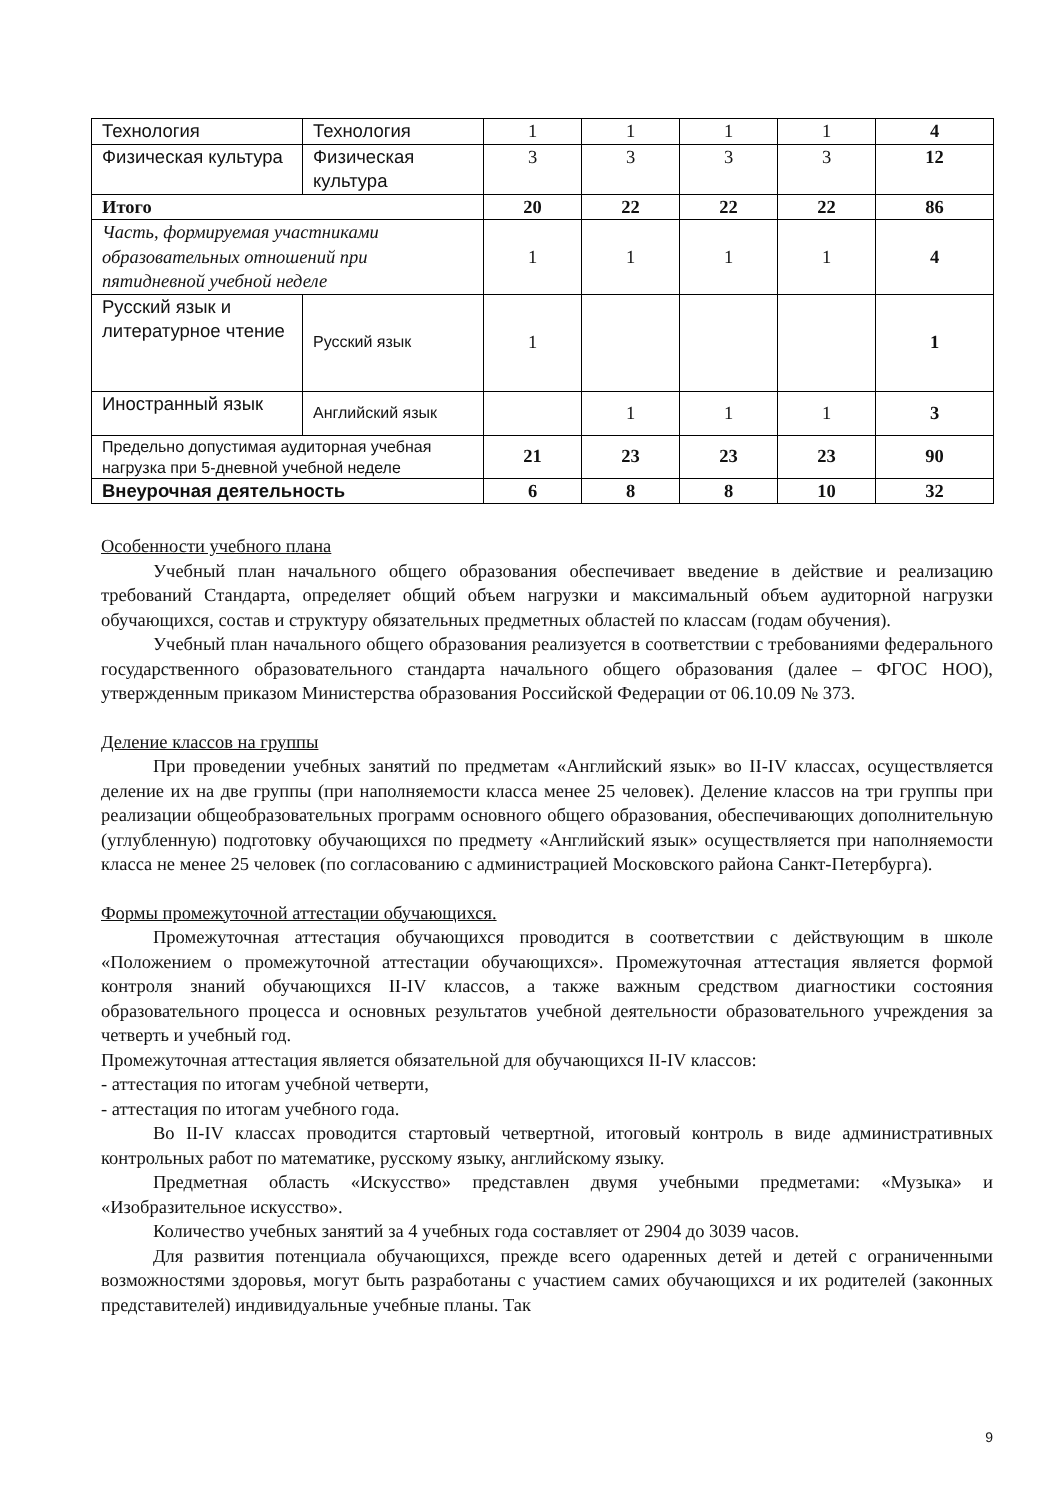| Технология | Технология | 1 | 1 | 1 | 1 | 4 |
| Физическая культура | Физическая культура | 3 | 3 | 3 | 3 | 12 |
| Итого | | 20 | 22 | 22 | 22 | 86 |
| Часть, формируемая участниками образовательных отношений при пятидневной учебной неделе | | 1 | 1 | 1 | 1 | 4 |
| Русский язык и литературное чтение | Русский язык | 1 | | | | 1 |
| Иностранный язык | Английский язык | | 1 | 1 | 1 | 3 |
| Предельно допустимая аудиторная учебная нагрузка при 5-дневной учебной неделе | | 21 | 23 | 23 | 23 | 90 |
| Внеурочная деятельность | | 6 | 8 | 8 | 10 | 32 |
Особенности учебного плана
Учебный план начального общего образования обеспечивает введение в действие и реализацию требований Стандарта, определяет общий объем нагрузки и максимальный объем аудиторной нагрузки обучающихся, состав и структуру обязательных предметных областей по классам (годам обучения).
Учебный план начального общего образования реализуется в соответствии с требованиями федерального государственного образовательного стандарта начального общего образования (далее – ФГОС НОО), утвержденным приказом Министерства образования Российской Федерации от 06.10.09 № 373.
Деление классов на группы
При проведении учебных занятий по предметам «Английский язык» во II-IV классах, осуществляется деление их на две группы (при наполняемости класса менее 25 человек). Деление классов на три группы при реализации общеобразовательных программ основного общего образования, обеспечивающих дополнительную (углубленную) подготовку обучающихся по предмету «Английский язык» осуществляется при наполняемости класса не менее 25 человек (по согласованию с администрацией Московского района Санкт-Петербурга).
Формы промежуточной аттестации обучающихся.
Промежуточная аттестация обучающихся проводится в соответствии с действующим в школе «Положением о промежуточной аттестации обучающихся». Промежуточная аттестация является формой контроля знаний обучающихся II-IV классов, а также важным средством диагностики состояния образовательного процесса и основных результатов учебной деятельности образовательного учреждения за четверть и учебный год.
Промежуточная аттестация является обязательной для обучающихся II-IV классов:
- аттестация по итогам учебной четверти,
- аттестация по итогам учебного года.
Во II-IV классах проводится стартовый четвертной, итоговый контроль в виде административных контрольных работ по математике, русскому языку, английскому языку.
Предметная область «Искусство» представлен двумя учебными предметами: «Музыка» и «Изобразительное искусство».
Количество учебных занятий за 4 учебных года составляет от 2904 до 3039 часов.
Для развития потенциала обучающихся, прежде всего одаренных детей и детей с ограниченными возможностями здоровья, могут быть разработаны с участием самих обучающихся и их родителей (законных представителей) индивидуальные учебные планы. Так
9